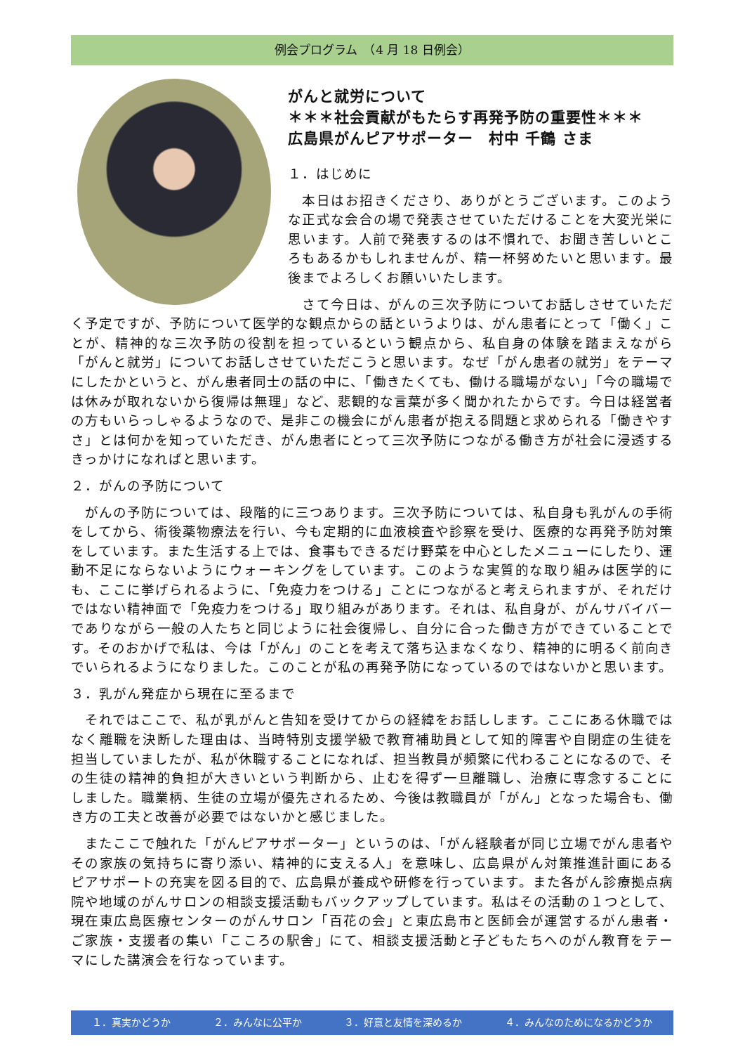例会プログラム　（4 月 18 日例会）
がんと就労について
＊＊＊社会貢献がもたらす再発予防の重要性＊＊＊
広島県がんピアサポーター　村中 千鶴 さま
１．はじめに
　本日はお招きくださり、ありがとうございます。このような正式な会合の場で発表させていただけることを大変光栄に思います。人前で発表するのは不慣れで、お聞き苦しいところもあるかもしれませんが、精一杯努めたいと思います。最後までよろしくお願いいたします。
　さて今日は、がんの三次予防についてお話しさせていただく予定ですが、予防について医学的な観点からの話というよりは、がん患者にとって「働く」ことが、精神的な三次予防の役割を担っているという観点から、私自身の体験を踏まえながら「がんと就労」についてお話しさせていただこうと思います。なぜ「がん患者の就労」をテーマにしたかというと、がん患者同士の話の中に、「働きたくても、働ける職場がない」「今の職場では休みが取れないから復帰は無理」など、悲観的な言葉が多く聞かれたからです。今日は経営者の方もいらっしゃるようなので、是非この機会にがん患者が抱える問題と求められる「働きやすさ」とは何かを知っていただき、がん患者にとって三次予防につながる働き方が社会に浸透するきっかけになればと思います。
２．がんの予防について
　がんの予防については、段階的に三つあります。三次予防については、私自身も乳がんの手術をしてから、術後薬物療法を行い、今も定期的に血液検査や診察を受け、医療的な再発予防対策をしています。また生活する上では、食事もできるだけ野菜を中心としたメニューにしたり、運動不足にならないようにウォーキングをしています。このような実質的な取り組みは医学的にも、ここに挙げられるように、「免疫力をつける」ことにつながると考えられますが、それだけではない精神面で「免疫力をつける」取り組みがあります。それは、私自身が、がんサバイバーでありながら一般の人たちと同じように社会復帰し、自分に合った働き方ができていることです。そのおかげで私は、今は「がん」のことを考えて落ち込まなくなり、精神的に明るく前向きでいられるようになりました。このことが私の再発予防になっているのではないかと思います。
３．乳がん発症から現在に至るまで
　それではここで、私が乳がんと告知を受けてからの経緯をお話しします。ここにある休職ではなく離職を決断した理由は、当時特別支援学級で教育補助員として知的障害や自閉症の生徒を担当していましたが、私が休職することになれば、担当教員が頻繁に代わることになるので、その生徒の精神的負担が大きいという判断から、止むを得ず一旦離職し、治療に専念することにしました。職業柄、生徒の立場が優先されるため、今後は教職員が「がん」となった場合も、働き方の工夫と改善が必要ではないかと感じました。
　またここで触れた「がんピアサポーター」というのは、「がん経験者が同じ立場でがん患者やその家族の気持ちに寄り添い、精神的に支える人」を意味し、広島県がん対策推進計画にあるピアサポートの充実を図る目的で、広島県が養成や研修を行っています。また各がん診療拠点病院や地域のがんサロンの相談支援活動もバックアップしています。私はその活動の１つとして、現在東広島医療センターのがんサロン「百花の会」と東広島市と医師会が運営するがん患者・ご家族・支援者の集い「こころの駅舎」にて、相談支援活動と子どもたちへのがん教育をテーマにした講演会を行なっています。
１．真実かどうか ２．みんなに公平か ３．好意と友情を深めるか ４．みんなのためになるかどうか